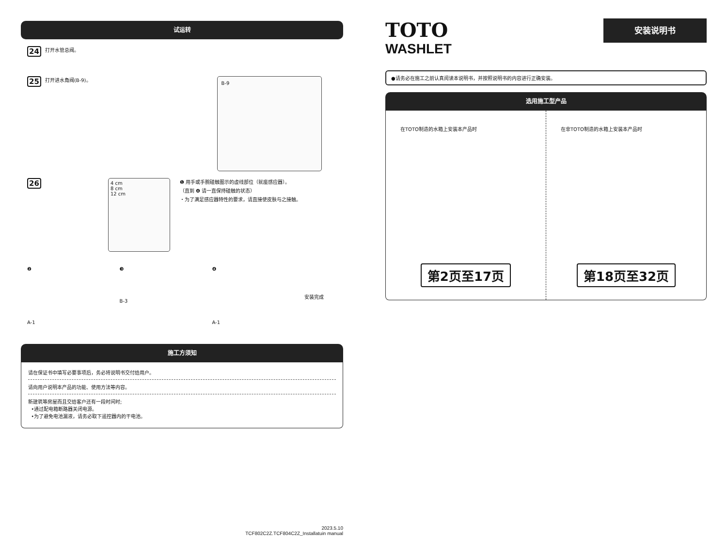试运转
24 打开水管总阀。
25 打开进水角阀(B-9)。
B-9
26
4 cm
8 cm
12 cm
❶ 用手或手腕碰触图示的虚线部位（就座感应器）。
（直到 ❹ 请一直保持碰触的状态）
・为了满足感应器特性的要求，请直接使皮肤与之接触。
❷
A-1
❸
B-3
❹
A-1
安装完成
施工方须知
请在保证书中填写必要事项后，务必将说明书交付给用户。
请向用户说明本产品的功能、使用方法等内容。
新建筑等房屋而且交给客户还有一段时间时;
•通过配电箱断路器关闭电源。
•为了避免电池漏液，请务必取下遥控器内的干电池。
2023.5.10
TCF802C2Z.TCF804C2Z_Installatuin manual
TOTO
WASHLET
安装说明书
●请务必在施工之前认真阅读本说明书，并按照说明书的内容进行正确安装。
选用施工型产品
在TOTO制造的水箱上安装本产品时
第2页至17页
在非TOTO制造的水箱上安装本产品时
第18页至32页